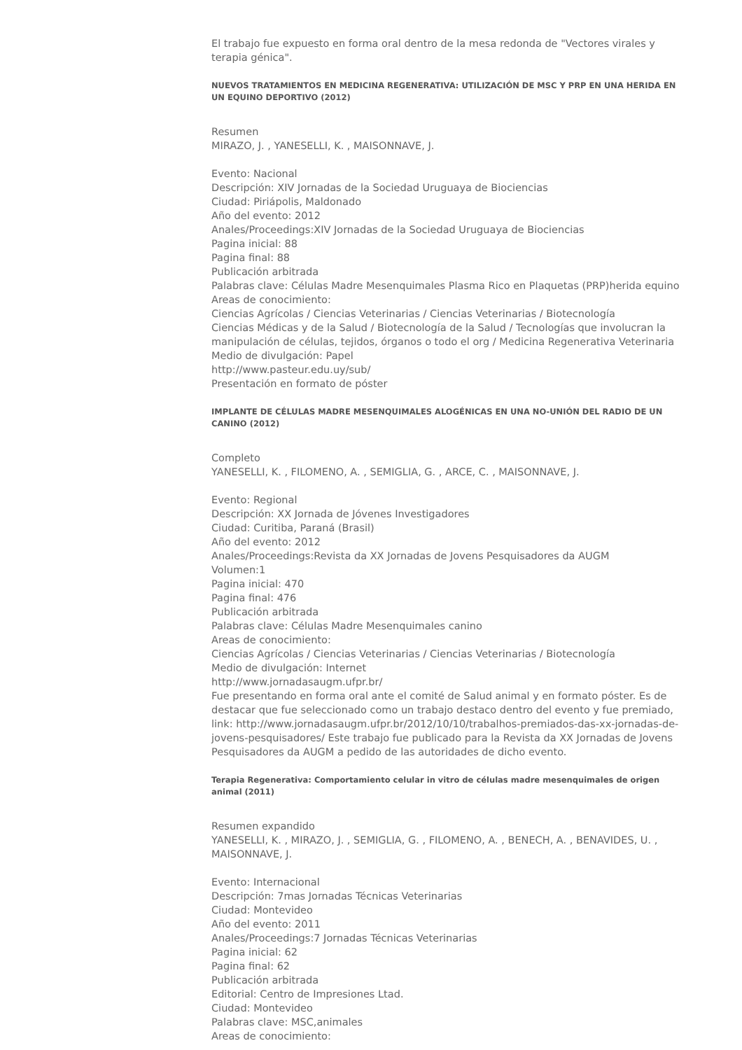El trabajo fue expuesto en forma oral dentro de la mesa redonda de "Vectores virales y terapia génica".
NUEVOS TRATAMIENTOS EN MEDICINA REGENERATIVA: UTILIZACIÓN DE MSC Y PRP EN UNA HERIDA EN UN EQUINO DEPORTIVO (2012)
Resumen
MIRAZO, J. , YANESELLI, K. , MAISONNAVE, J.
Evento: Nacional
Descripción: XIV Jornadas de la Sociedad Uruguaya de Biociencias
Ciudad: Piriápolis, Maldonado
Año del evento: 2012
Anales/Proceedings:XIV Jornadas de la Sociedad Uruguaya de Biociencias
Pagina inicial: 88
Pagina final: 88
Publicación arbitrada
Palabras clave: Células Madre Mesenquimales Plasma Rico en Plaquetas (PRP)herida equino
Areas de conocimiento:
Ciencias Agrícolas / Ciencias Veterinarias / Ciencias Veterinarias / Biotecnología
Ciencias Médicas y de la Salud / Biotecnología de la Salud / Tecnologías que involucran la manipulación de células, tejidos, órganos o todo el org / Medicina Regenerativa Veterinaria
Medio de divulgación: Papel
http://www.pasteur.edu.uy/sub/
Presentación en formato de póster
IMPLANTE DE CÉLULAS MADRE MESENQUIMALES ALOGÉNICAS EN UNA NO-UNIÓN DEL RADIO DE UN CANINO (2012)
Completo
YANESELLI, K. , FILOMENO, A. , SEMIGLIA, G. , ARCE, C. , MAISONNAVE, J.
Evento: Regional
Descripción: XX Jornada de Jóvenes Investigadores
Ciudad: Curitiba, Paraná (Brasil)
Año del evento: 2012
Anales/Proceedings:Revista da XX Jornadas de Jovens Pesquisadores da AUGM
Volumen:1
Pagina inicial: 470
Pagina final: 476
Publicación arbitrada
Palabras clave: Células Madre Mesenquimales canino
Areas de conocimiento:
Ciencias Agrícolas / Ciencias Veterinarias / Ciencias Veterinarias / Biotecnología
Medio de divulgación: Internet
http://www.jornadasaugm.ufpr.br/
Fue presentando en forma oral ante el comité de Salud animal y en formato póster. Es de destacar que fue seleccionado como un trabajo destaco dentro del evento y fue premiado, link: http://www.jornadasaugm.ufpr.br/2012/10/10/trabalhos-premiados-das-xx-jornadas-de-jovens-pesquisadores/ Este trabajo fue publicado para la Revista da XX Jornadas de Jovens Pesquisadores da AUGM a pedido de las autoridades de dicho evento.
Terapia Regenerativa: Comportamiento celular in vitro de células madre mesenquimales de origen animal (2011)
Resumen expandido
YANESELLI, K. , MIRAZO, J. , SEMIGLIA, G. , FILOMENO, A. , BENECH, A. , BENAVIDES, U. , MAISONNAVE, J.
Evento: Internacional
Descripción: 7mas Jornadas Técnicas Veterinarias
Ciudad: Montevideo
Año del evento: 2011
Anales/Proceedings:7 Jornadas Técnicas Veterinarias
Pagina inicial: 62
Pagina final: 62
Publicación arbitrada
Editorial: Centro de Impresiones Ltad.
Ciudad: Montevideo
Palabras clave: MSC,animales
Areas de conocimiento: